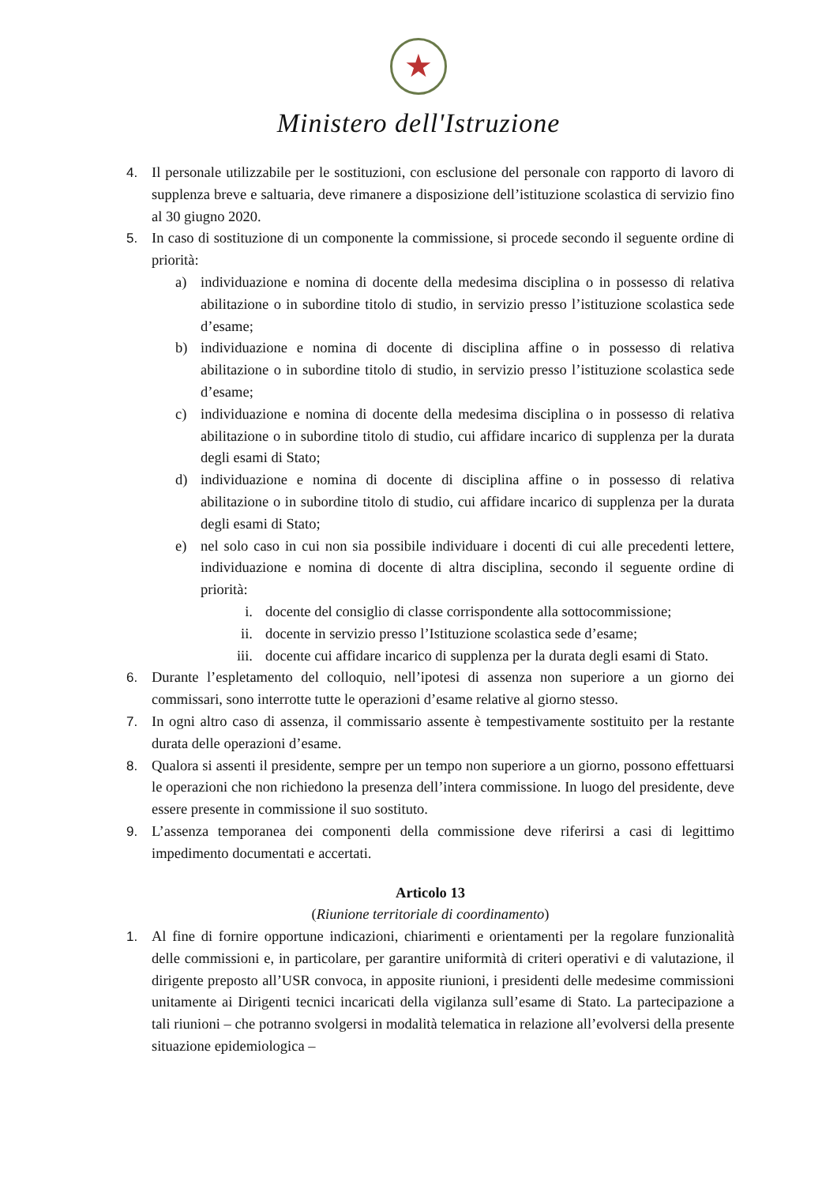★
Ministero dell'Istruzione
4. Il personale utilizzabile per le sostituzioni, con esclusione del personale con rapporto di lavoro di supplenza breve e saltuaria, deve rimanere a disposizione dell’istituzione scolastica di servizio fino al 30 giugno 2020.
5. In caso di sostituzione di un componente la commissione, si procede secondo il seguente ordine di priorità:
a) individuazione e nomina di docente della medesima disciplina o in possesso di relativa abilitazione o in subordine titolo di studio, in servizio presso l’istituzione scolastica sede d’esame;
b) individuazione e nomina di docente di disciplina affine o in possesso di relativa abilitazione o in subordine titolo di studio, in servizio presso l’istituzione scolastica sede d’esame;
c) individuazione e nomina di docente della medesima disciplina o in possesso di relativa abilitazione o in subordine titolo di studio, cui affidare incarico di supplenza per la durata degli esami di Stato;
d) individuazione e nomina di docente di disciplina affine o in possesso di relativa abilitazione o in subordine titolo di studio, cui affidare incarico di supplenza per la durata degli esami di Stato;
e) nel solo caso in cui non sia possibile individuare i docenti di cui alle precedenti lettere, individuazione e nomina di docente di altra disciplina, secondo il seguente ordine di priorità:
i. docente del consiglio di classe corrispondente alla sottocommissione;
ii. docente in servizio presso l’Istituzione scolastica sede d’esame;
iii. docente cui affidare incarico di supplenza per la durata degli esami di Stato.
6. Durante l’espletamento del colloquio, nell’ipotesi di assenza non superiore a un giorno dei commissari, sono interrotte tutte le operazioni d’esame relative al giorno stesso.
7. In ogni altro caso di assenza, il commissario assente è tempestivamente sostituito per la restante durata delle operazioni d’esame.
8. Qualora si assenti il presidente, sempre per un tempo non superiore a un giorno, possono effettuarsi le operazioni che non richiedono la presenza dell’intera commissione. In luogo del presidente, deve essere presente in commissione il suo sostituto.
9. L’assenza temporanea dei componenti della commissione deve riferirsi a casi di legittimo impedimento documentati e accertati.
Articolo 13
(Riunione territoriale di coordinamento)
1. Al fine di fornire opportune indicazioni, chiarimenti e orientamenti per la regolare funzionalità delle commissioni e, in particolare, per garantire uniformità di criteri operativi e di valutazione, il dirigente preposto all’USR convoca, in apposite riunioni, i presidenti delle medesime commissioni unitamente ai Dirigenti tecnici incaricati della vigilanza sull’esame di Stato. La partecipazione a tali riunioni – che potranno svolgersi in modalità telematica in relazione all’evolversi della presente situazione epidemiologica –